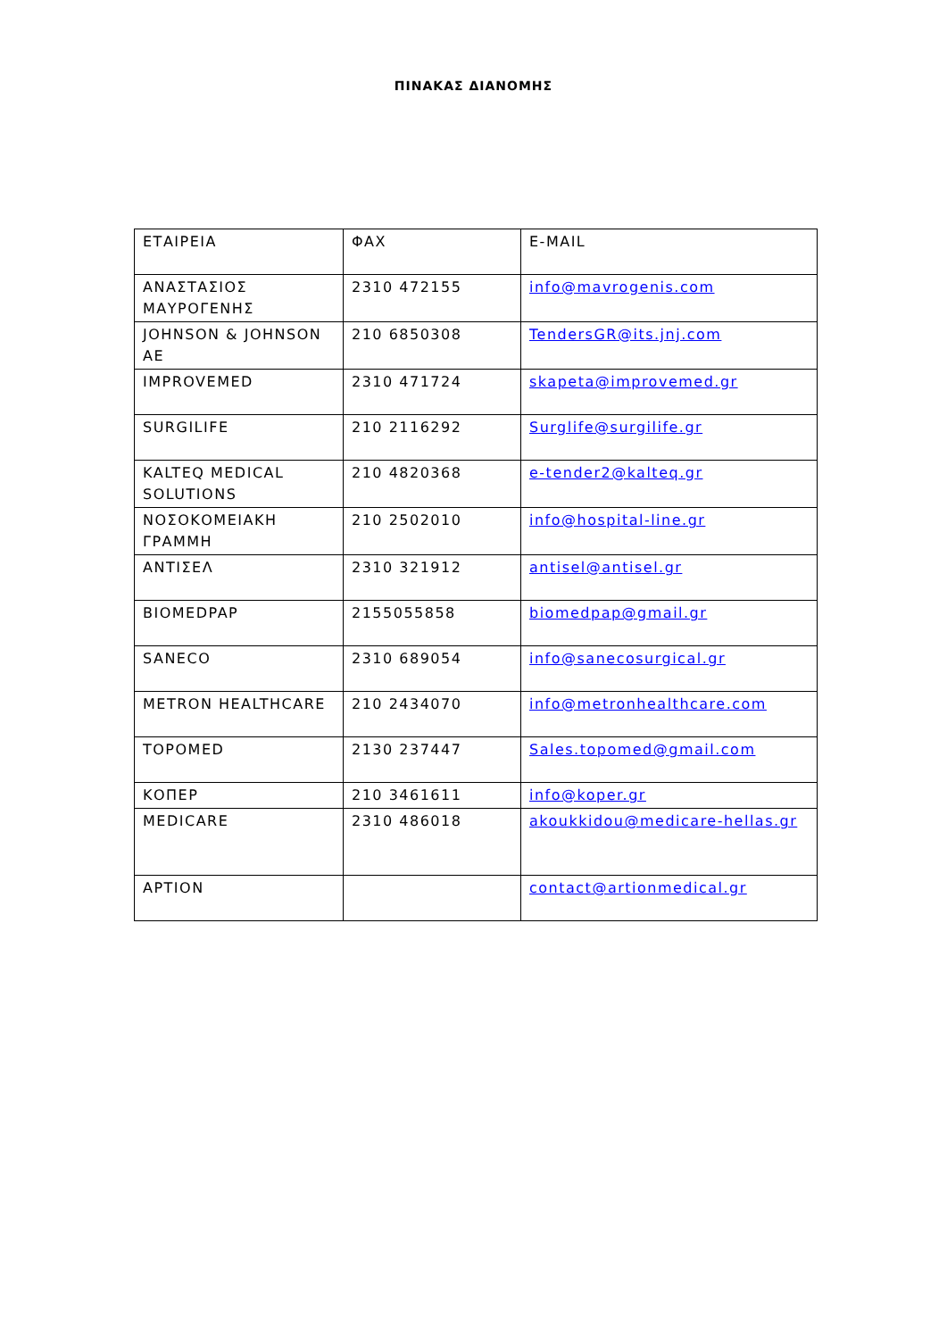ΠΙΝΑΚΑΣ ΔΙΑΝΟΜΗΣ
| ΕΤΑΙΡΕΙΑ | ΦΑΧ | E-MAIL |
| --- | --- | --- |
| ΑΝΑΣΤΑΣΙΟΣ ΜΑΥΡΟΓΕΝΗΣ | 2310 472155 | info@mavrogenis.com |
| JOHNSON & JOHNSON AE | 210 6850308 | TendersGR@its.jnj.com |
| IMPROVEMED | 2310 471724 | skapeta@improvemed.gr |
| SURGILIFE | 210 2116292 | Surglife@surgilife.gr |
| KALTEQ MEDICAL SOLUTIONS | 210 4820368 | e-tender2@kalteq.gr |
| ΝΟΣΟΚΟΜΕΙΑΚΗ ΓΡΑΜΜΗ | 210 2502010 | info@hospital-line.gr |
| ΑΝΤΙΣΕΛ | 2310 321912 | antisel@antisel.gr |
| BIOMEDPAP | 2155055858 | biomedpap@gmail.gr |
| SANECO | 2310 689054 | info@sanecosurgical.gr |
| METRON HEALTHCARE | 210 2434070 | info@metronhealthcare.com |
| TOPOMED | 2130 237447 | Sales.topomed@gmail.com |
| ΚΟΠΕΡ | 210 3461611 | info@koper.gr |
| MEDICARE | 2310 486018 | akoukkidou@medicare-hellas.gr |
| ΑΡΤΙΟΝ | | contact@artionmedical.gr |